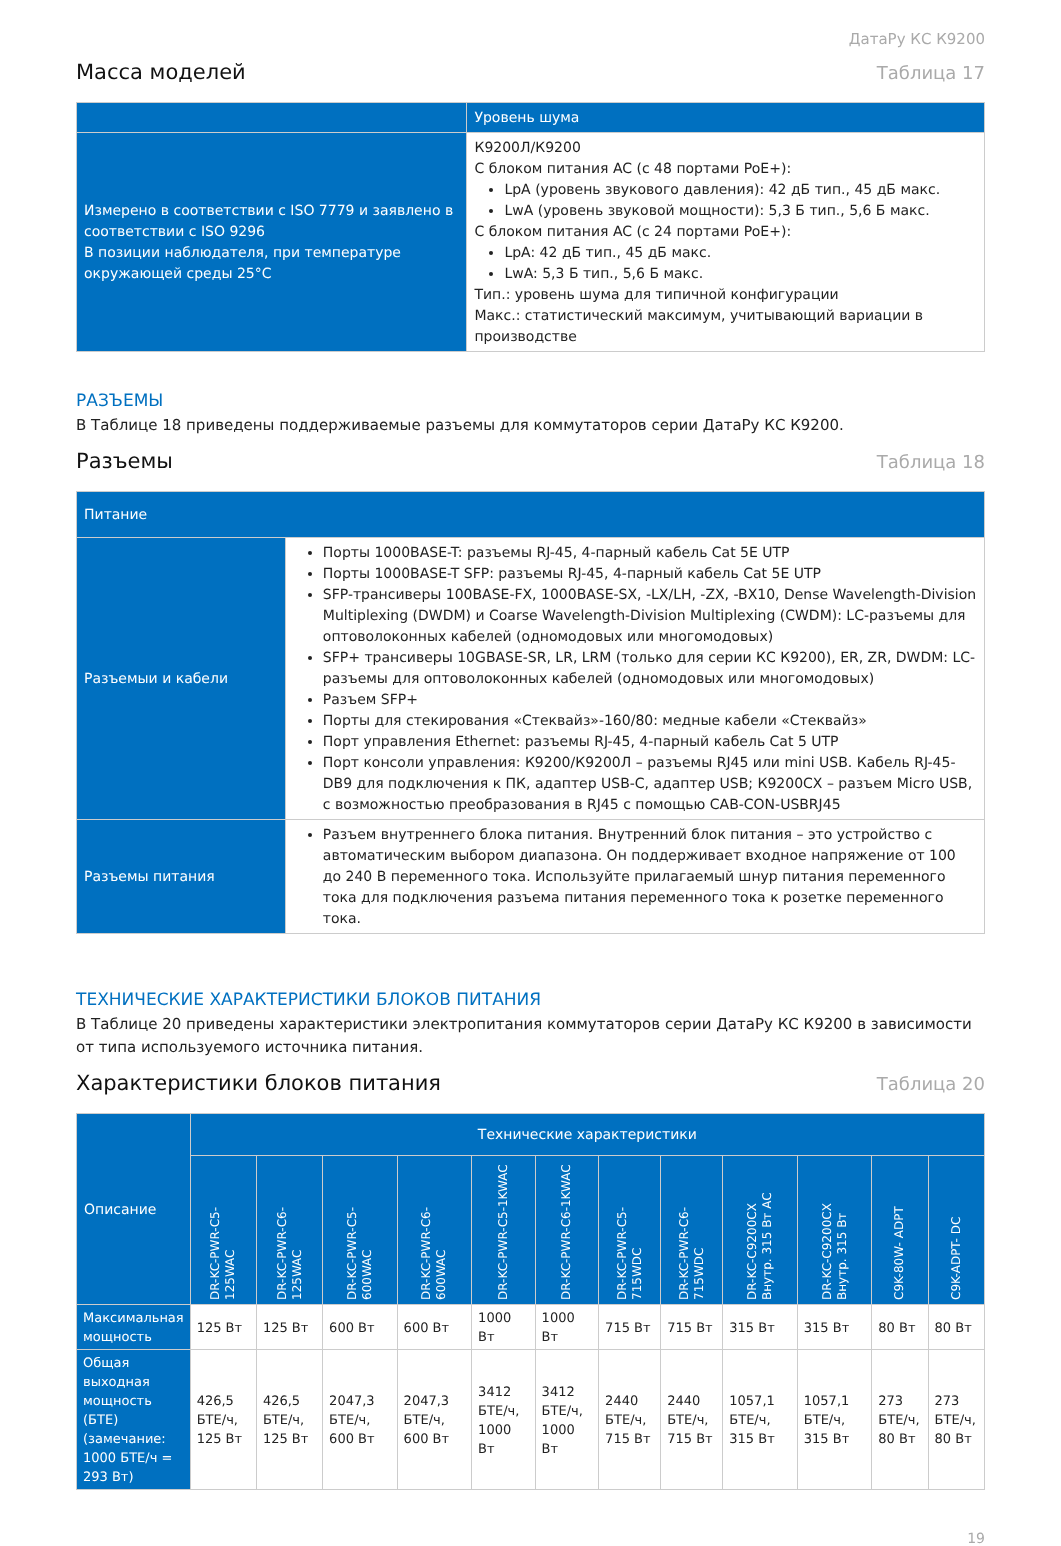ДатаРу КС К9200
Масса моделей
Таблица 17
| | Уровень шума |
| --- | --- |
| Измерено в соответствии с ISO 7779 и заявлено в соответствии с ISO 9296 В позиции наблюдателя, при температуре окружающей среды 25°С | К9200Л/К9200 С блоком питания AC (с 48 портами PoE+): LpA (уровень звукового давления): 42 дБ тип., 45 дБ макс. LwA (уровень звуковой мощности): 5,3 Б тип., 5,6 Б макс. С блоком питания AC (с 24 портами PoE+): LpA: 42 дБ тип., 45 дБ макс. LwA: 5,3 Б тип., 5,6 Б макс. Тип.: уровень шума для типичной конфигурации Макс.: статистический максимум, учитывающий вариации в производстве |
РАЗЪЕМЫ
В Таблице 18 приведены поддерживаемые разъемы для коммутаторов серии ДатаРу КС К9200.
Разъемы
Таблица 18
| Питание | |
| --- | --- |
| Разъемыи и кабели | Порты 1000BASE-T: разъемы RJ-45, 4-парный кабель Cat 5E UTP Порты 1000BASE-T SFP: разъемы RJ-45, 4-парный кабель Cat 5E UTP SFP-трансиверы 100BASE-FX, 1000BASE-SX, -LX/LH, -ZX, -BX10, Dense Wavelength-Division Multiplexing (DWDM) и Coarse Wavelength-Division Multiplexing (CWDM): LC-разъемы для оптоволоконных кабелей (одномодовых или многомодовых) SFP+ трансиверы 10GBASE-SR, LR, LRM (только для серии КС К9200), ER, ZR, DWDM: LC-разъемы для оптоволоконных кабелей (одномодовых или многомодовых) Разъем SFP+ Порты для стекирования «Стеквайз»-160/80: медные кабели «Стеквайз» Порт управления Ethernet: разъемы RJ-45, 4-парный кабель Cat 5 UTP Порт консоли управления: К9200/К9200Л – разъемы RJ45 или mini USB. Кабель RJ-45-DB9 для подключения к ПК, адаптер USB-C, адаптер USB; К9200CX – разъем Micro USB, с возможностью преобразования в RJ45 с помощью CAB-CON-USBRJ45 |
| Разъемы питания | Разъем внутреннего блока питания. Внутренний блок питания – это устройство с автоматическим выбором диапазона. Он поддерживает входное напряжение от 100 до 240 В переменного тока. Используйте прилагаемый шнур питания переменного тока для подключения разъема питания переменного тока к розетке переменного тока. |
ТЕХНИЧЕСКИЕ ХАРАКТЕРИСТИКИ БЛОКОВ ПИТАНИЯ
В Таблице 20 приведены характеристики электропитания коммутаторов серии ДатаРу КС К9200 в зависимости от типа используемого источника питания.
Характеристики блоков питания
Таблица 20
| Описание | Технические характеристики | | | | | | | | | | | |
| --- | --- | --- | --- | --- | --- | --- | --- | --- | --- | --- | --- | --- |
| | DR-KC-PWR-C5-125WAC | DR-KC-PWR-C6-125WAC | DR-KC-PWR-C5-600WAC | DR-KC-PWR-C6-600WAC | DR-KC-PWR-C5-1KWAC | DR-KC-PWR-C6-1KWAC | DR-KC-PWR-C5-715WDC | DR-KC-PWR-C6-715WDC | DR-KC-C9200CX Внутр. 315 Вт AC | DR-KC-C9200CX Внутр. 315 Вт | C9K-80W- ADPT | C9K-ADPT- DC |
| Максимальная мощность | 125 Вт | 125 Вт | 600 Вт | 600 Вт | 1000 Вт | 1000 Вт | 715 Вт | 715 Вт | 315 Вт | 315 Вт | 80 Вт | 80 Вт |
| Общая выходная мощность (БТЕ) (замечание: 1000 БТЕ/ч = 293 Вт) | 426,5 БТЕ/ч, 125 Вт | 426,5 БТЕ/ч, 125 Вт | 2047,3 БТЕ/ч, 600 Вт | 2047,3 БТЕ/ч, 600 Вт | 3412 БТЕ/ч, 1000 Вт | 3412 БТЕ/ч, 1000 Вт | 2440 БТЕ/ч, 715 Вт | 2440 БТЕ/ч, 715 Вт | 1057,1 БТЕ/ч, 315 Вт | 1057,1 БТЕ/ч, 315 Вт | 273 БТЕ/ч, 80 Вт | 273 БТЕ/ч, 80 Вт |
19